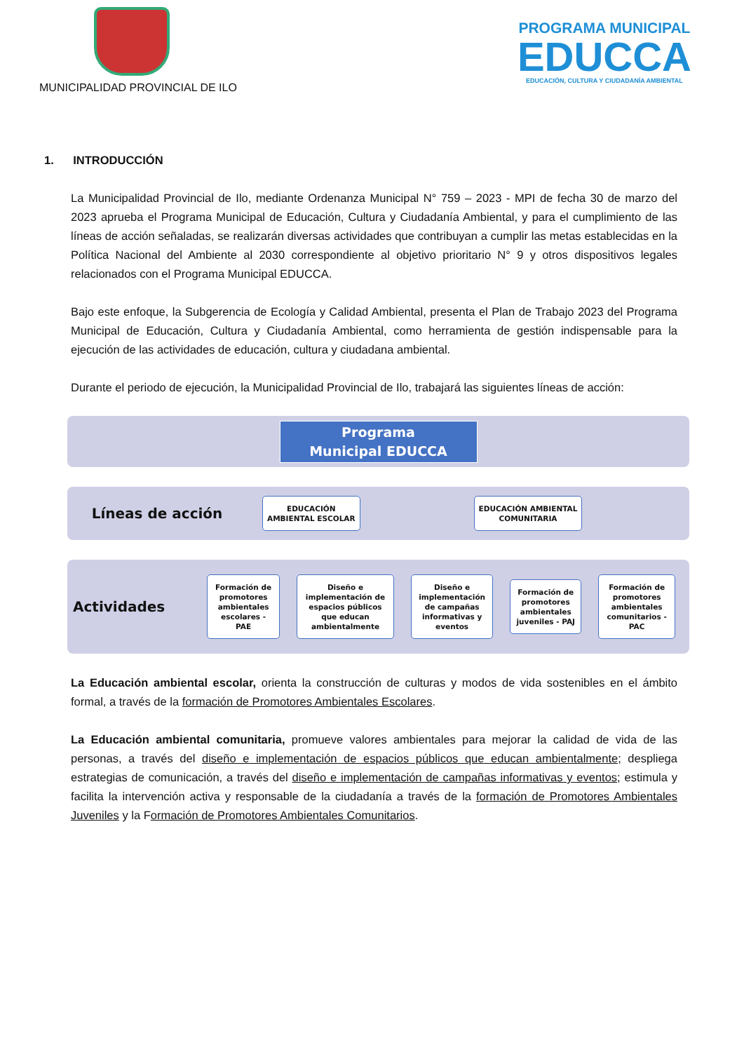MUNICIPALIDAD PROVINCIAL DE ILO
PROGRAMA MUNICIPAL
EDUCCA
EDUCACIÓN, CULTURA Y CIUDADANÍA AMBIENTAL
1. INTRODUCCIÓN
La Municipalidad Provincial de Ilo, mediante Ordenanza Municipal N° 759 – 2023 - MPI de fecha 30 de marzo del 2023 aprueba el Programa Municipal de Educación, Cultura y Ciudadanía Ambiental, y para el cumplimiento de las líneas de acción señaladas, se realizarán diversas actividades que contribuyan a cumplir las metas establecidas en la Política Nacional del Ambiente al 2030 correspondiente al objetivo prioritario N° 9 y otros dispositivos legales relacionados con el Programa Municipal EDUCCA.
Bajo este enfoque, la Subgerencia de Ecología y Calidad Ambiental, presenta el Plan de Trabajo 2023 del Programa Municipal de Educación, Cultura y Ciudadanía Ambiental, como herramienta de gestión indispensable para la ejecución de las actividades de educación, cultura y ciudadana ambiental.
Durante el periodo de ejecución, la Municipalidad Provincial de Ilo, trabajará las siguientes líneas de acción:
Programa Municipal EDUCCA
Líneas de acción
EDUCACIÓN
AMBIENTAL ESCOLAR
EDUCACIÓN AMBIENTAL
COMUNITARIA
Actividades
Formación de promotores ambientales escolares - PAE
Diseño e implementación de espacios públicos que educan ambientalmente
Diseño e implementación de campañas informativas y eventos
Formación de promotores ambientales juveniles - PAJ
Formación de promotores ambientales comunitarios - PAC
La Educación ambiental escolar, orienta la construcción de culturas y modos de vida sostenibles en el ámbito formal, a través de la formación de Promotores Ambientales Escolares.
La Educación ambiental comunitaria, promueve valores ambientales para mejorar la calidad de vida de las personas, a través del diseño e implementación de espacios públicos que educan ambientalmente; despliega estrategias de comunicación, a través del diseño e implementación de campañas informativas y eventos; estimula y facilita la intervención activa y responsable de la ciudadanía a través de la formación de Promotores Ambientales Juveniles y la Formación de Promotores Ambientales Comunitarios.